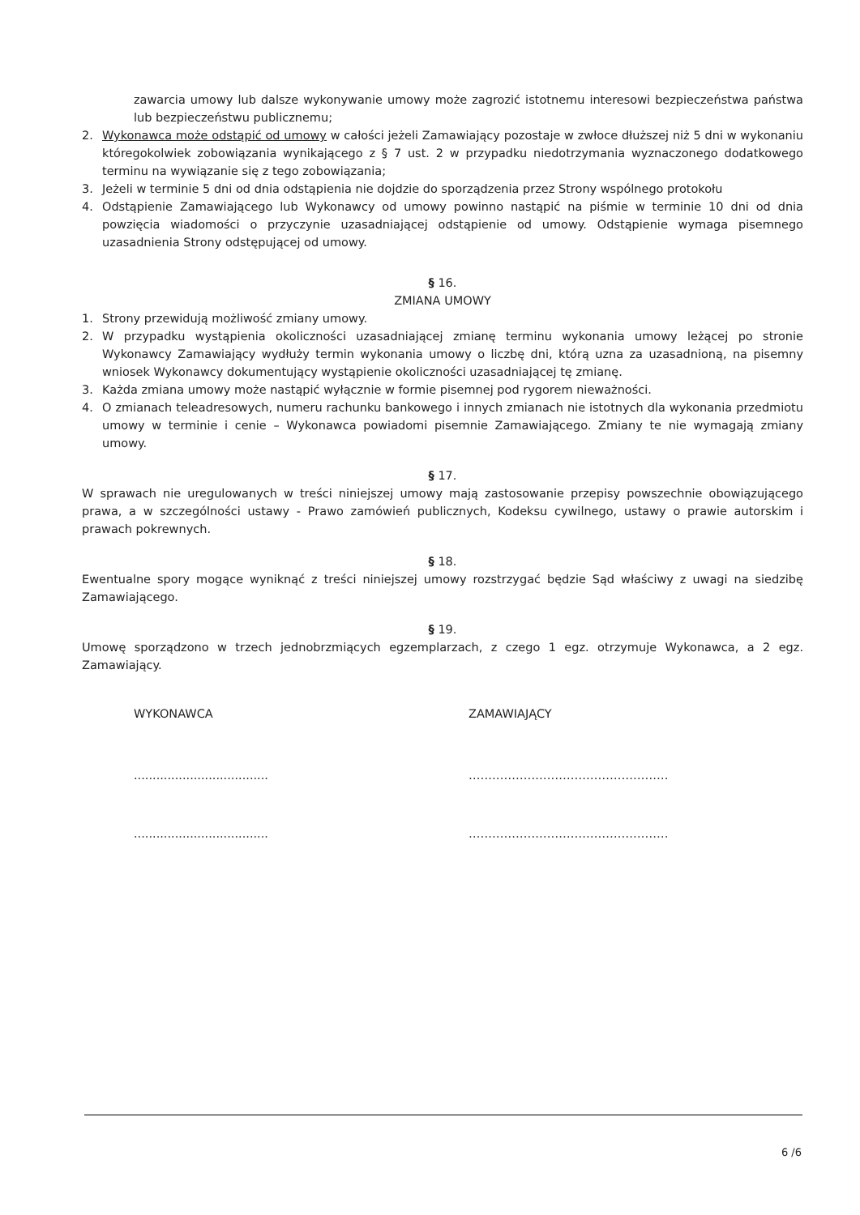zawarcia umowy lub dalsze wykonywanie umowy może zagrozić istotnemu interesowi bezpieczeństwa państwa lub bezpieczeństwu publicznemu;
2. Wykonawca może odstąpić od umowy w całości jeżeli Zamawiający pozostaje w zwłoce dłuższej niż 5 dni w wykonaniu któregokolwiek zobowiązania wynikającego z § 7 ust. 2 w przypadku niedotrzymania wyznaczonego dodatkowego terminu na wywiązanie się z tego zobowiązania;
3. Jeżeli w terminie 5 dni od dnia odstąpienia nie dojdzie do sporządzenia przez Strony wspólnego protokołu
4. Odstąpienie Zamawiającego lub Wykonawcy od umowy powinno nastąpić na piśmie w terminie 10 dni od dnia powzięcia wiadomości o przyczynie uzasadniającej odstąpienie od umowy. Odstąpienie wymaga pisemnego uzasadnienia Strony odstępującej od umowy.
§ 16.
ZMIANA UMOWY
1. Strony przewidują możliwość zmiany umowy.
2. W przypadku wystąpienia okoliczności uzasadniającej zmianę terminu wykonania umowy leżącej po stronie Wykonawcy Zamawiający wydłuży termin wykonania umowy o liczbę dni, którą uzna za uzasadnioną, na pisemny wniosek Wykonawcy dokumentujący wystąpienie okoliczności uzasadniającej tę zmianę.
3. Każda zmiana umowy może nastąpić wyłącznie w formie pisemnej pod rygorem nieważności.
4. O zmianach teleadresowych, numeru rachunku bankowego i innych zmianach nie istotnych dla wykonania przedmiotu umowy w terminie i cenie – Wykonawca powiadomi pisemnie Zamawiającego. Zmiany te nie wymagają zmiany umowy.
§ 17.
W sprawach nie uregulowanych w treści niniejszej umowy mają zastosowanie przepisy powszechnie obowiązującego prawa, a w szczególności ustawy - Prawo zamówień publicznych, Kodeksu cywilnego, ustawy o prawie autorskim i prawach pokrewnych.
§ 18.
Ewentualne spory mogące wyniknąć z treści niniejszej umowy rozstrzygać będzie Sąd właściwy z uwagi na siedzibę Zamawiającego.
§ 19.
Umowę sporządzono w trzech jednobrzmiących egzemplarzach, z czego 1 egz. otrzymuje Wykonawca, a 2 egz. Zamawiający.
WYKONAWCA ZAMAWIAJĄCY
.................................... ……………………………………………
.................................... ……………………………………………
6 /6